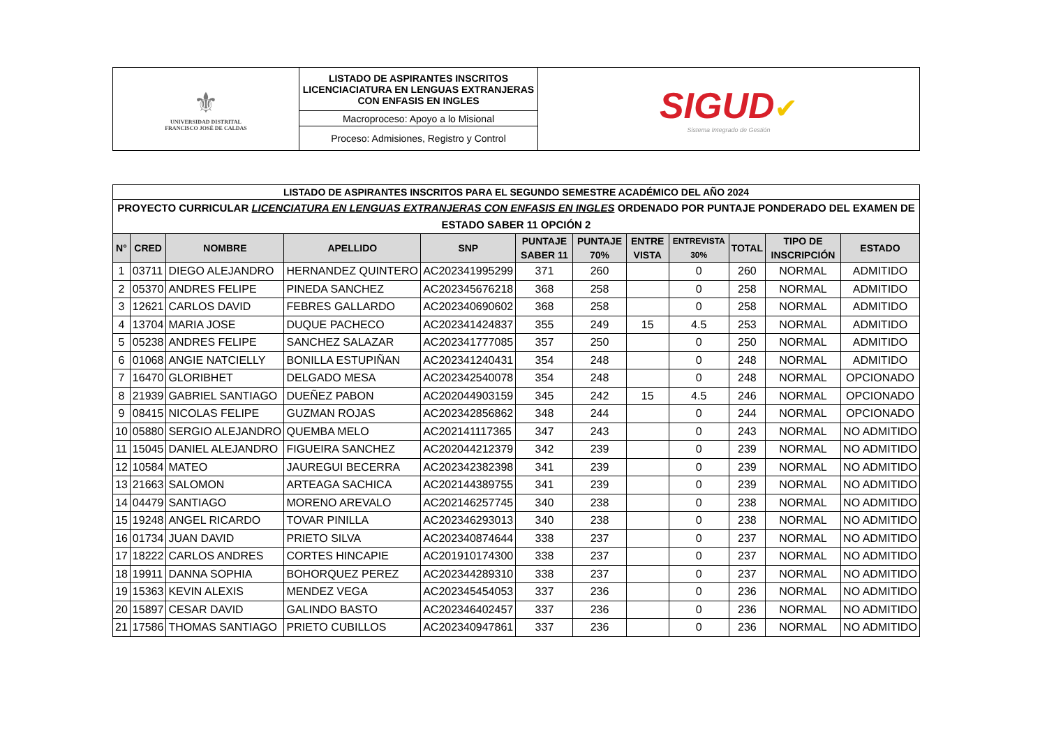| ⚜ UNIVERSIDAD DISTRITAL FRANCISCO JOSÉ DE CALDAS | LISTADO DE ASPIRANTES INSCRITOS LICENCIACIATURA EN LENGUAS EXTRANJERAS CON ENFASIS EN INGLES | SIGUD ✔ Sistema Integrado de Gestión |
| | Macroproceso: Apoyo a lo Misional | |
| | Proceso: Admisiones, Registro y Control | |
| LISTADO DE ASPIRANTES INSCRITOS PARA EL SEGUNDO SEMESTRE ACADÉMICO DEL AÑO 2024 | | | | | | | | | | | |
| --- | --- | --- | --- | --- | --- | --- | --- | --- | --- | --- | --- |
| PROYECTO CURRICULAR LICENCIATURA EN LENGUAS EXTRANJERAS CON ENFASIS EN INGLES ORDENADO POR PUNTAJE PONDERADO DEL EXAMEN DE ESTADO SABER 11 OPCIÓN 2 | | | | | | | | | | | |
| N° | CRED | NOMBRE | APELLIDO | SNP | PUNTAJE SABER 11 | PUNTAJE 70% | ENTRE VISTA | ENTREVISTA 30% | TOTAL | TIPO DE INSCRIPCIÓN | ESTADO |
| 1 | 03711 | DIEGO ALEJANDRO | HERNANDEZ QUINTERO | AC202341995299 | 371 | 260 | | 0 | 260 | NORMAL | ADMITIDO |
| 2 | 05370 | ANDRES FELIPE | PINEDA SANCHEZ | AC202345676218 | 368 | 258 | | 0 | 258 | NORMAL | ADMITIDO |
| 3 | 12621 | CARLOS DAVID | FEBRES GALLARDO | AC202340690602 | 368 | 258 | | 0 | 258 | NORMAL | ADMITIDO |
| 4 | 13704 | MARIA JOSE | DUQUE PACHECO | AC202341424837 | 355 | 249 | 15 | 4.5 | 253 | NORMAL | ADMITIDO |
| 5 | 05238 | ANDRES FELIPE | SANCHEZ SALAZAR | AC202341777085 | 357 | 250 | | 0 | 250 | NORMAL | ADMITIDO |
| 6 | 01068 | ANGIE NATCIELLY | BONILLA ESTUPIÑAN | AC202341240431 | 354 | 248 | | 0 | 248 | NORMAL | ADMITIDO |
| 7 | 16470 | GLORIBHET | DELGADO MESA | AC202342540078 | 354 | 248 | | 0 | 248 | NORMAL | OPCIONADO |
| 8 | 21939 | GABRIEL SANTIAGO | DUEÑEZ PABON | AC202044903159 | 345 | 242 | 15 | 4.5 | 246 | NORMAL | OPCIONADO |
| 9 | 08415 | NICOLAS FELIPE | GUZMAN ROJAS | AC202342856862 | 348 | 244 | | 0 | 244 | NORMAL | OPCIONADO |
| 10 | 05880 | SERGIO ALEJANDRO | QUEMBA MELO | AC202141117365 | 347 | 243 | | 0 | 243 | NORMAL | NO ADMITIDO |
| 11 | 15045 | DANIEL ALEJANDRO | FIGUEIRA SANCHEZ | AC202044212379 | 342 | 239 | | 0 | 239 | NORMAL | NO ADMITIDO |
| 12 | 10584 | MATEO | JAUREGUI BECERRA | AC202342382398 | 341 | 239 | | 0 | 239 | NORMAL | NO ADMITIDO |
| 13 | 21663 | SALOMON | ARTEAGA SACHICA | AC202144389755 | 341 | 239 | | 0 | 239 | NORMAL | NO ADMITIDO |
| 14 | 04479 | SANTIAGO | MORENO AREVALO | AC202146257745 | 340 | 238 | | 0 | 238 | NORMAL | NO ADMITIDO |
| 15 | 19248 | ANGEL RICARDO | TOVAR PINILLA | AC202346293013 | 340 | 238 | | 0 | 238 | NORMAL | NO ADMITIDO |
| 16 | 01734 | JUAN DAVID | PRIETO SILVA | AC202340874644 | 338 | 237 | | 0 | 237 | NORMAL | NO ADMITIDO |
| 17 | 18222 | CARLOS ANDRES | CORTES HINCAPIE | AC201910174300 | 338 | 237 | | 0 | 237 | NORMAL | NO ADMITIDO |
| 18 | 19911 | DANNA SOPHIA | BOHORQUEZ PEREZ | AC202344289310 | 338 | 237 | | 0 | 237 | NORMAL | NO ADMITIDO |
| 19 | 15363 | KEVIN ALEXIS | MENDEZ VEGA | AC202345454053 | 337 | 236 | | 0 | 236 | NORMAL | NO ADMITIDO |
| 20 | 15897 | CESAR DAVID | GALINDO BASTO | AC202346402457 | 337 | 236 | | 0 | 236 | NORMAL | NO ADMITIDO |
| 21 | 17586 | THOMAS SANTIAGO | PRIETO CUBILLOS | AC202340947861 | 337 | 236 | | 0 | 236 | NORMAL | NO ADMITIDO |